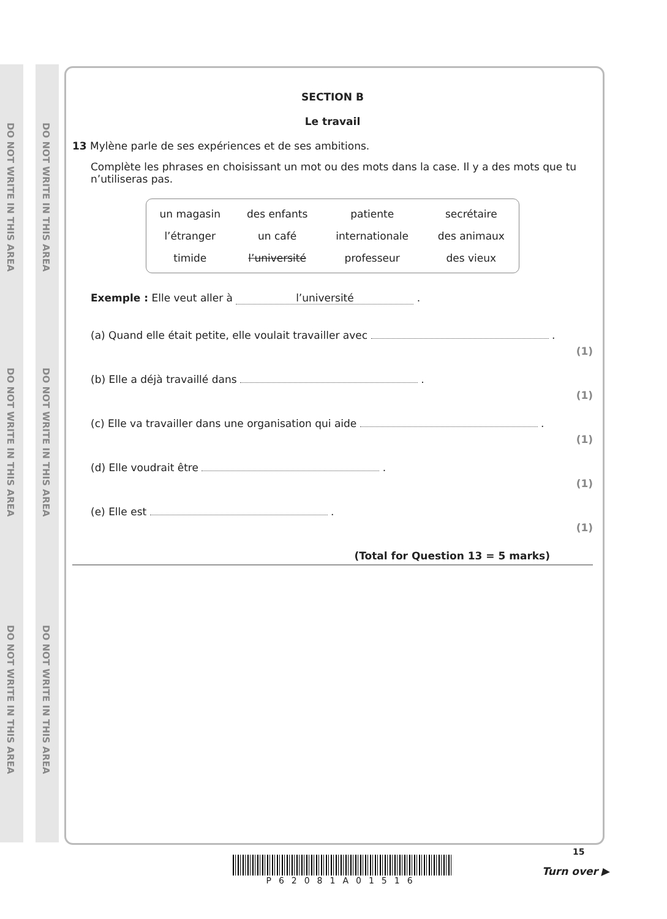DO NOT WRITE IN THIS AREA
DO NOT WRITE IN THIS AREA
DO NOT WRITE IN THIS AREA
DO NOT WRITE IN THIS AREA
DO NOT WRITE IN THIS AREA
DO NOT WRITE IN THIS AREA
SECTION B
Le travail
13 Mylène parle de ses expériences et de ses ambitions.
Complète les phrases en choisissant un mot ou des mots dans la case. Il y a des mots que tu n’utiliseras pas.
| un magasin | des enfants | patiente | secrétaire |
| l’étranger | un café | internationale | des animaux |
| timide | l’université | professeur | des vieux |
Exemple : Elle veut aller à l’université .
(a) Quand elle était petite, elle voulait travailler avec . (1)
(b) Elle a déjà travaillé dans . (1)
(c) Elle va travailler dans une organisation qui aide . (1)
(d) Elle voudrait être . (1)
(e) Elle est . (1)
(Total for Question 13 = 5 marks)
P62081A01516
15
Turn over ▶